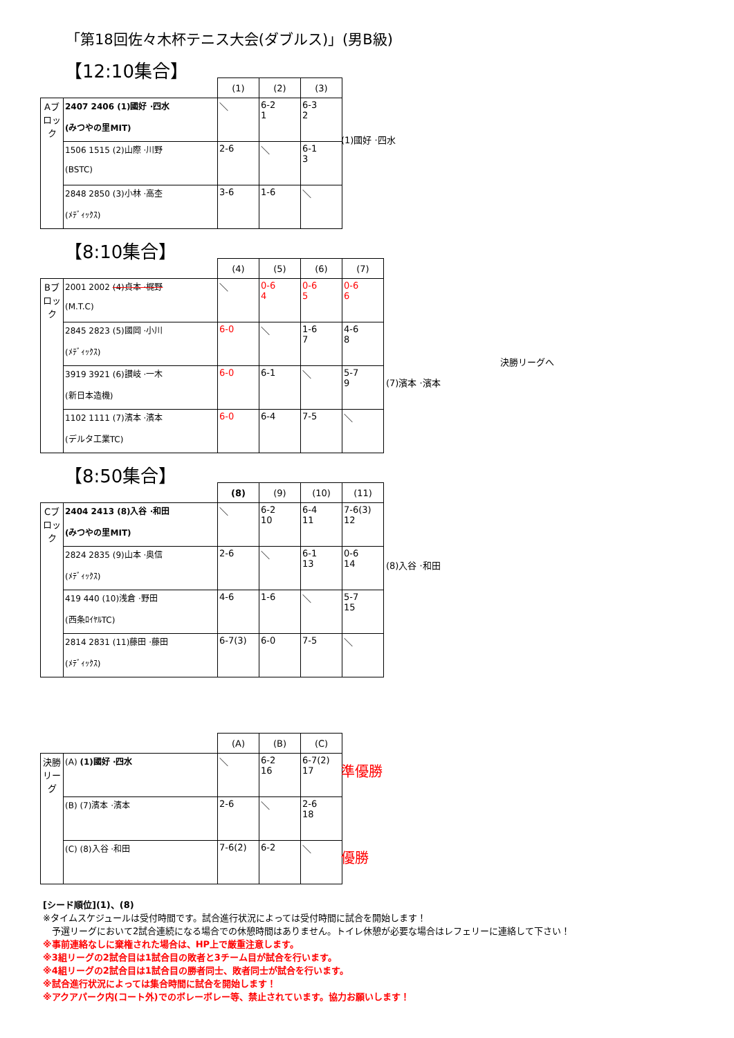「第18回佐々木杯テニス大会(ダブルス)」(男B級)
【12:10集合】
| | | (1) | (2) | (3) |
| --- | --- | --- | --- | --- |
| Aブロック | 2407 2406 (1)國好 ·四水 (みつやの里MIT) | ＼ | 6-2 1 | 6-3 2 |
| | 1506 1515 (2)山際 ·川野 (BSTC) | 2-6 | ＼ | 6-1 3 |
| | 2848 2850 (3)小林 ·高杢 (ﾒﾃﾞｨｯｸｽ) | 3-6 | 1-6 | ＼ |
(1)國好 ·四水
【8:10集合】
| | | (4) | (5) | (6) | (7) |
| --- | --- | --- | --- | --- | --- |
| Bブロック | 2001 2002 (4)貞本 ·梶野 (M.T.C) | ＼ | 0-6 4 | 0-6 5 | 0-6 6 |
| | 2845 2823 (5)國岡 ·小川 (ﾒﾃﾞｨｯｸｽ) | 6-0 | ＼ | 1-6 7 | 4-6 8 |
| | 3919 3921 (6)讃岐 ·一木 (新日本造機) | 6-0 | 6-1 | ＼ | 5-7 9 |
| | 1102 1111 (7)濱本 ·濱本 (デルタ工業TC) | 6-0 | 6-4 | 7-5 | ＼ |
(7)濱本 ·濱本
決勝リーグへ
【8:50集合】
| | | (8) | (9) | (10) | (11) |
| --- | --- | --- | --- | --- | --- |
| Cブロック | 2404 2413 (8)入谷 ·和田 (みつやの里MIT) | ＼ | 6-2 10 | 6-4 11 | 7-6(3) 12 |
| | 2824 2835 (9)山本 ·奥信 (ﾒﾃﾞｨｯｸｽ) | 2-6 | ＼ | 6-1 13 | 0-6 14 |
| | 419 440 (10)浅倉 ·野田 (西条ﾛｲﾔﾙTC) | 4-6 | 1-6 | ＼ | 5-7 15 |
| | 2814 2831 (11)藤田 ·藤田 (ﾒﾃﾞｨｯｸｽ) | 6-7(3) | 6-0 | 7-5 | ＼ |
(8)入谷 ·和田
| | | (A) | (B) | (C) |
| --- | --- | --- | --- | --- |
| 決勝リーグ | (A) (1)國好 ·四水 | ＼ | 6-2 16 | 6-7(2) 17 |
| | (B) (7)濱本 ·濱本 | 2-6 | ＼ | 2-6 18 |
| | (C) (8)入谷 ·和田 | 7-6(2) | 6-2 | ＼ |
準優勝
優勝
[シード順位](1)、(8)
※タイムスケジュールは受付時間です。試合進行状況によっては受付時間に試合を開始します！
　予選リーグにおいて2試合連続になる場合での休憩時間はありません。トイレ休憩が必要な場合はレフェリーに連絡して下さい！
※事前連絡なしに棄権された場合は、HP上で厳重注意します。
※3組リーグの2試合目は1試合目の敗者と3チーム目が試合を行います。
※4組リーグの2試合目は1試合目の勝者同士、敗者同士が試合を行います。
※試合進行状況によっては集合時間に試合を開始します！
※アクアパーク内(コート外)でのボレーボレー等、禁止されています。協力お願いします！